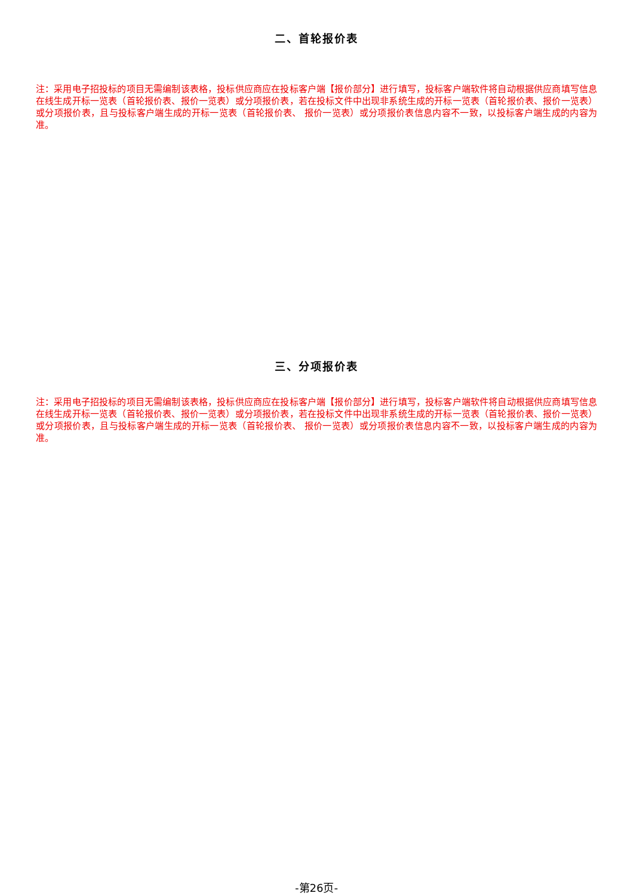二、首轮报价表
注：采用电子招投标的项目无需编制该表格，投标供应商应在投标客户端【报价部分】进行填写，投标客户端软件将自动根据供应商填写信息在线生成开标一览表（首轮报价表、报价一览表）或分项报价表，若在投标文件中出现非系统生成的开标一览表（首轮报价表、报价一览表）或分项报价表，且与投标客户端生成的开标一览表（首轮报价表、 报价一览表）或分项报价表信息内容不一致，以投标客户端生成的内容为准。
三、分项报价表
注：采用电子招投标的项目无需编制该表格，投标供应商应在投标客户端【报价部分】进行填写，投标客户端软件将自动根据供应商填写信息在线生成开标一览表（首轮报价表、报价一览表）或分项报价表，若在投标文件中出现非系统生成的开标一览表（首轮报价表、报价一览表）或分项报价表，且与投标客户端生成的开标一览表（首轮报价表、 报价一览表）或分项报价表信息内容不一致，以投标客户端生成的内容为准。
-第26页-